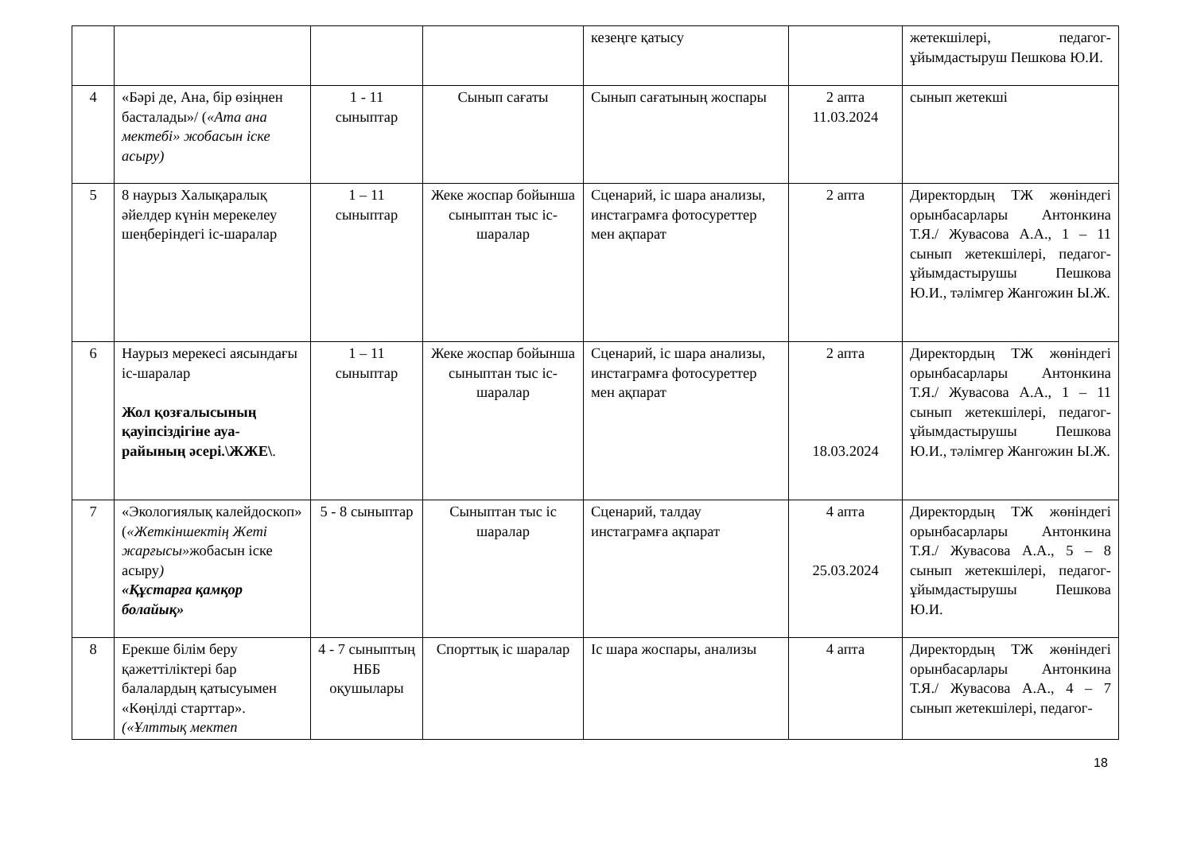| | | | | кезеңге қатысу | | жетекшілері, педагог-ұйымдастыруш Пешкова Ю.И. |
| 4 | «Бәрі де, Ана, бір өзіңнен басталады»/ ( «Ата ана мектебі» жобасын іске асыру) | 1 - 11 сыныптар | Сынып сағаты | Сынып сағатының жоспары | 2 апта 11.03.2024 | сынып жетекші |
| 5 | 8 наурыз Халықаралық әйелдер күнін мерекелеу шеңберіндегі іс-шаралар | 1 – 11 сыныптар | Жеке жоспар бойынша сыныптан тыс іс-шаралар | Сценарий, іс шара анализы, инстаграмға фотосуреттер мен ақпарат | 2 апта | Директордың ТЖ жөніндегі орынбасарлары Антонкина Т.Я./ Жувасова А.А., 1 – 11 сынып жетекшілері, педагог-ұйымдастырушы Пешкова Ю.И., тәлімгер Жангожин Ы.Ж. |
| 6 | Наурыз мерекесі аясындағы іс-шаралар Жол қозғалысының қауіпсіздігіне ауа-райының әсері.\ЖЖЕ\ . | 1 – 11 сыныптар | Жеке жоспар бойынша сыныптан тыс іс-шаралар | Сценарий, іс шара анализы, инстаграмға фотосуреттер мен ақпарат | 2 апта 18.03.2024 | Директордың ТЖ жөніндегі орынбасарлары Антонкина Т.Я./ Жувасова А.А., 1 – 11 сынып жетекшілері, педагог-ұйымдастырушы Пешкова Ю.И., тәлімгер Жангожин Ы.Ж. |
| 7 | «Экологиялық калейдоскоп» ( «Жеткіншектің Жеті жарғысы» жобасын іске асыру ) «Құстарға қамқор болайық» | 5 - 8 сыныптар | Сыныптан тыс іс шаралар | Сценарий, талдау инстаграмға ақпарат | 4 апта 25.03.2024 | Директордың ТЖ жөніндегі орынбасарлары Антонкина Т.Я./ Жувасова А.А., 5 – 8 сынып жетекшілері, педагог-ұйымдастырушы Пешкова Ю.И. |
| 8 | Ерекше білім беру қажеттіліктері бар балалардың қатысуымен «Көңілді старттар». («Ұлттық мектеп | 4 - 7 сыныптың НББ оқушылары | Спорттық іс шаралар | Іс шара жоспары, анализы | 4 апта | Директордың ТЖ жөніндегі орынбасарлары Антонкина Т.Я./ Жувасова А.А., 4 – 7 сынып жетекшілері, педагог- |
18